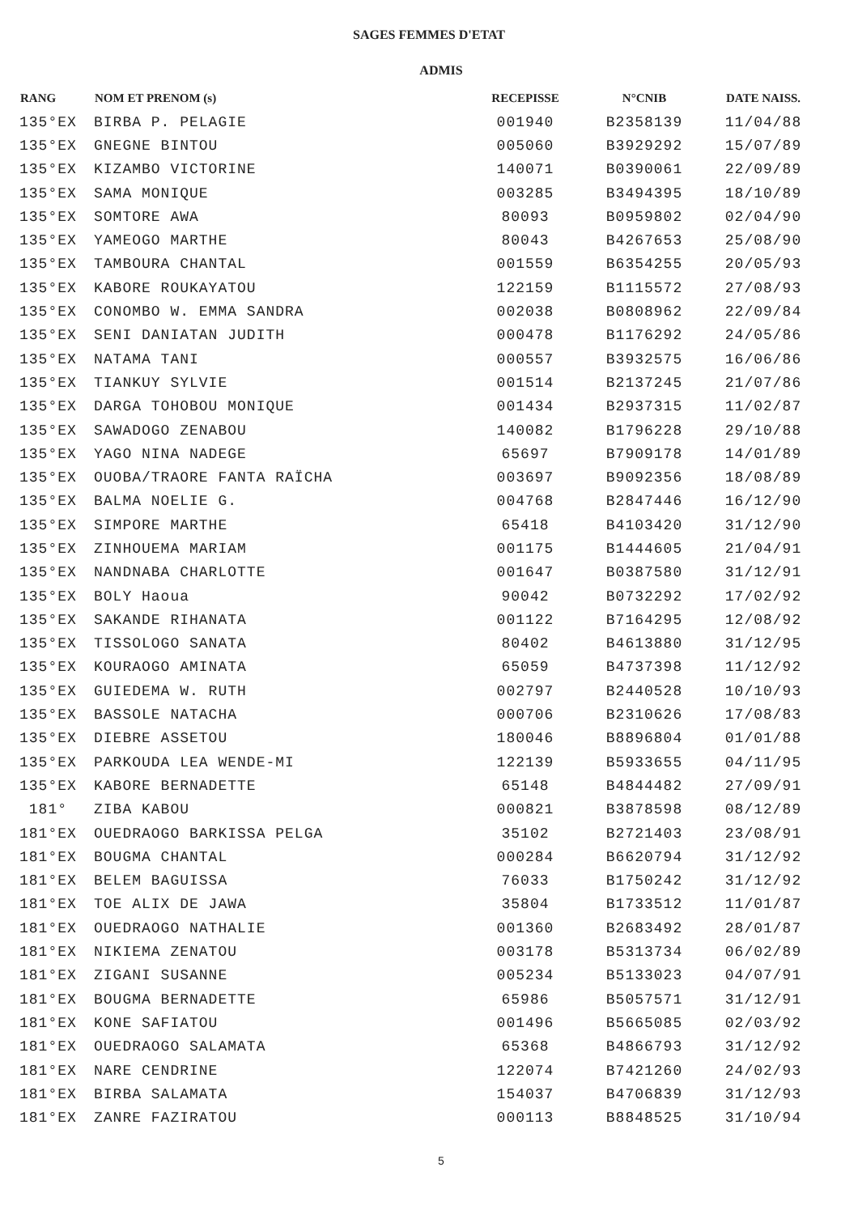SAGES FEMMES D'ETAT
ADMIS
| RANG | NOM ET PRENOM (s) | RECEPISSE | N°CNIB | DATE NAISS. |
| --- | --- | --- | --- | --- |
| 135°EX | BIRBA P. PELAGIE | 001940 | B2358139 | 11/04/88 |
| 135°EX | GNEGNE BINTOU | 005060 | B3929292 | 15/07/89 |
| 135°EX | KIZAMBO VICTORINE | 140071 | B0390061 | 22/09/89 |
| 135°EX | SAMA MONIQUE | 003285 | B3494395 | 18/10/89 |
| 135°EX | SOMTORE AWA | 80093 | B0959802 | 02/04/90 |
| 135°EX | YAMEOGO MARTHE | 80043 | B4267653 | 25/08/90 |
| 135°EX | TAMBOURA CHANTAL | 001559 | B6354255 | 20/05/93 |
| 135°EX | KABORE ROUKAYATOU | 122159 | B1115572 | 27/08/93 |
| 135°EX | CONOMBO W. EMMA SANDRA | 002038 | B0808962 | 22/09/84 |
| 135°EX | SENI DANIATAN JUDITH | 000478 | B1176292 | 24/05/86 |
| 135°EX | NATAMA TANI | 000557 | B3932575 | 16/06/86 |
| 135°EX | TIANKUY SYLVIE | 001514 | B2137245 | 21/07/86 |
| 135°EX | DARGA TOHOBOU MONIQUE | 001434 | B2937315 | 11/02/87 |
| 135°EX | SAWADOGO ZENABOU | 140082 | B1796228 | 29/10/88 |
| 135°EX | YAGO NINA NADEGE | 65697 | B7909178 | 14/01/89 |
| 135°EX | OUOBA/TRAORE FANTA RAÏCHA | 003697 | B9092356 | 18/08/89 |
| 135°EX | BALMA NOELIE G. | 004768 | B2847446 | 16/12/90 |
| 135°EX | SIMPORE MARTHE | 65418 | B4103420 | 31/12/90 |
| 135°EX | ZINHOUEMA MARIAM | 001175 | B1444605 | 21/04/91 |
| 135°EX | NANDNABA CHARLOTTE | 001647 | B0387580 | 31/12/91 |
| 135°EX | BOLY Haoua | 90042 | B0732292 | 17/02/92 |
| 135°EX | SAKANDE RIHANATA | 001122 | B7164295 | 12/08/92 |
| 135°EX | TISSOLOGO SANATA | 80402 | B4613880 | 31/12/95 |
| 135°EX | KOURAOGO AMINATA | 65059 | B4737398 | 11/12/92 |
| 135°EX | GUIEDEMA W. RUTH | 002797 | B2440528 | 10/10/93 |
| 135°EX | BASSOLE NATACHA | 000706 | B2310626 | 17/08/83 |
| 135°EX | DIEBRE ASSETOU | 180046 | B8896804 | 01/01/88 |
| 135°EX | PARKOUDA LEA WENDE-MI | 122139 | B5933655 | 04/11/95 |
| 135°EX | KABORE BERNADETTE | 65148 | B4844482 | 27/09/91 |
| 181° | ZIBA KABOU | 000821 | B3878598 | 08/12/89 |
| 181°EX | OUEDRAOGO BARKISSA PELGA | 35102 | B2721403 | 23/08/91 |
| 181°EX | BOUGMA CHANTAL | 000284 | B6620794 | 31/12/92 |
| 181°EX | BELEM BAGUISSA | 76033 | B1750242 | 31/12/92 |
| 181°EX | TOE ALIX DE JAWA | 35804 | B1733512 | 11/01/87 |
| 181°EX | OUEDRAOGO NATHALIE | 001360 | B2683492 | 28/01/87 |
| 181°EX | NIKIEMA ZENATOU | 003178 | B5313734 | 06/02/89 |
| 181°EX | ZIGANI SUSANNE | 005234 | B5133023 | 04/07/91 |
| 181°EX | BOUGMA BERNADETTE | 65986 | B5057571 | 31/12/91 |
| 181°EX | KONE SAFIATOU | 001496 | B5665085 | 02/03/92 |
| 181°EX | OUEDRAOGO SALAMATA | 65368 | B4866793 | 31/12/92 |
| 181°EX | NARE CENDRINE | 122074 | B7421260 | 24/02/93 |
| 181°EX | BIRBA SALAMATA | 154037 | B4706839 | 31/12/93 |
| 181°EX | ZANRE FAZIRATOU | 000113 | B8848525 | 31/10/94 |
5